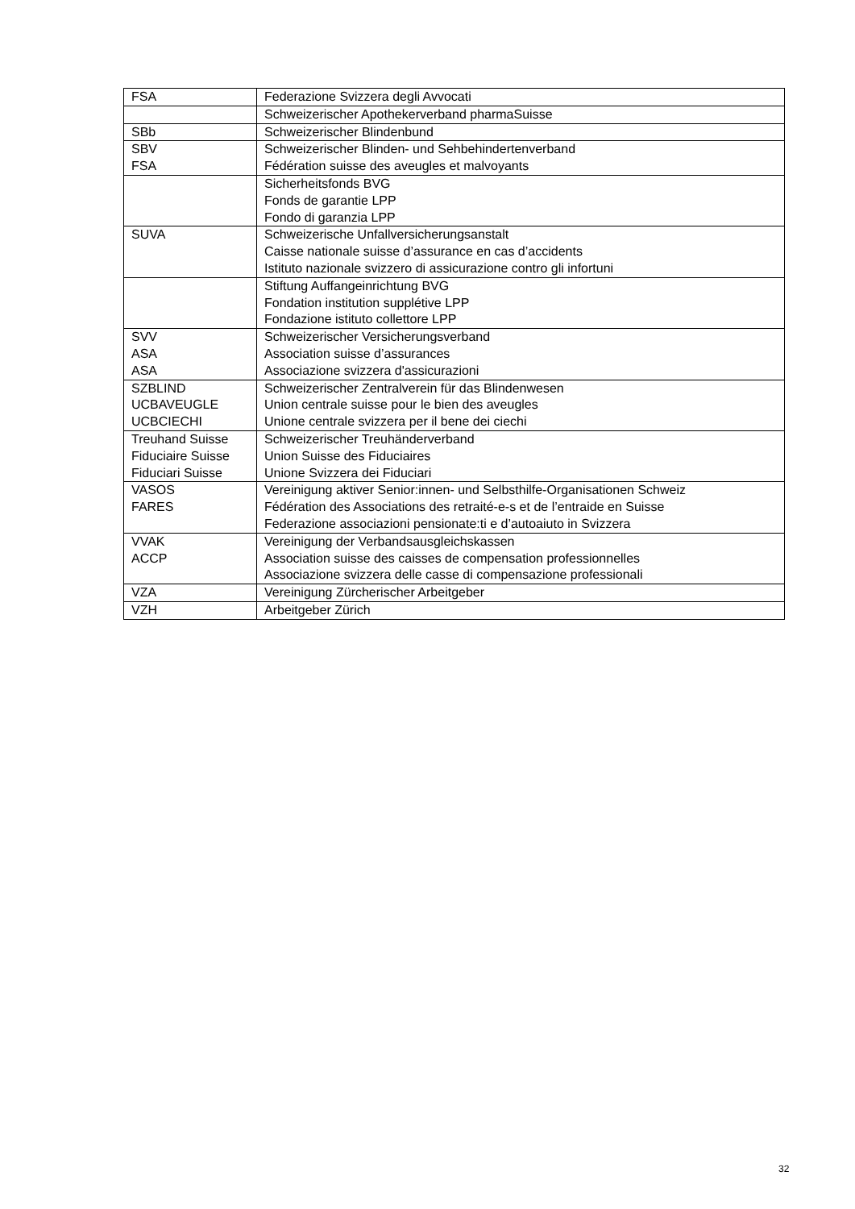| FSA | Federazione Svizzera degli Avvocati |
| | Schweizerischer Apothekerverband pharmaSuisse |
| SBb | Schweizerischer Blindenbund |
| SBV FSA | Schweizerischer Blinden- und Sehbehindertenverband Fédération suisse des aveugles et malvoyants |
| | Sicherheitsfonds BVG Fonds de garantie LPP Fondo di garanzia LPP |
| SUVA | Schweizerische Unfallversicherungsanstalt Caisse nationale suisse d’assurance en cas d’accidents Istituto nazionale svizzero di assicurazione contro gli infortuni |
| | Stiftung Auffangeinrichtung BVG Fondation institution supplétive LPP Fondazione istituto collettore LPP |
| SVV ASA ASA | Schweizerischer Versicherungsverband Association suisse d’assurances Associazione svizzera d'assicurazioni |
| SZBLIND UCBAVEUGLE UCBCIECHI | Schweizerischer Zentralverein für das Blindenwesen Union centrale suisse pour le bien des aveugles Unione centrale svizzera per il bene dei ciechi |
| Treuhand Suisse Fiduciaire Suisse Fiduciari Suisse | Schweizerischer Treuhänderverband Union Suisse des Fiduciaires Unione Svizzera dei Fiduciari |
| VASOS FARES | Vereinigung aktiver Senior:innen- und Selbsthilfe-Organisationen Schweiz Fédération des Associations des retraité-e-s et de l’entraide en Suisse Federazione associazioni pensionate:ti e d’autoaiuto in Svizzera |
| VVAK ACCP | Vereinigung der Verbandsausgleichskassen Association suisse des caisses de compensation professionnelles Associazione svizzera delle casse di compensazione professionali |
| VZA | Vereinigung Zürcherischer Arbeitgeber |
| VZH | Arbeitgeber Zürich |
32